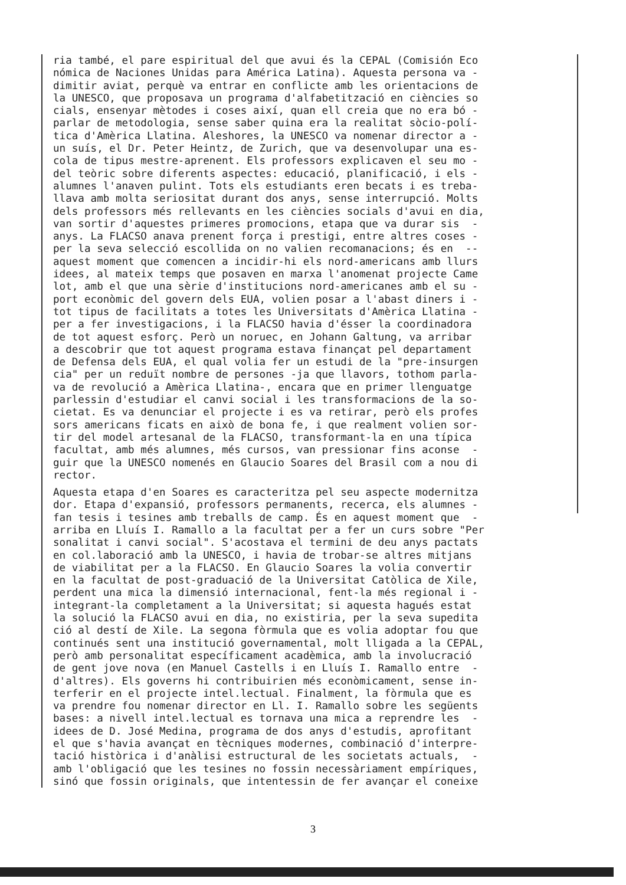ria també, el pare espiritual del que avui és la CEPAL (Comisión Eco nómica de Naciones Unidas para América Latina). Aquesta persona va - dimitir aviat, perquè va entrar en conflicte amb les orientacions de la UNESCO, que proposava un programa d'alfabetització en ciències so cials, ensenyar mètodes i coses així, quan ell creia que no era bó - parlar de metodologia, sense saber quina era la realitat sòcio-polí- tica d'Amèrica Llatina. Aleshores, la UNESCO va nomenar director a - un suís, el Dr. Peter Heintz, de Zurich, que va desenvolupar una es- cola de tipus mestre-aprenent. Els professors explicaven el seu mo - del teòric sobre diferents aspectes: educació, planificació, i els - alumnes l'anaven pulint. Tots els estudiants eren becats i es treba- llava amb molta seriositat durant dos anys, sense interrupció. Molts dels professors més rellevants en les ciències socials d'avui en dia, van sortir d'aquestes primeres promocions, etapa que va durar sis - anys. La FLACSO anava prenent força i prestigi, entre altres coses - per la seva selecció escollida on no valien recomanacions; és en -- aquest moment que comencen a incidir-hi els nord-americans amb llurs idees, al mateix temps que posaven en marxa l'anomenat projecte Came lot, amb el que una sèrie d'institucions nord-americanes amb el su - port econòmic del govern dels EUA, volien posar a l'abast diners i - tot tipus de facilitats a totes les Universitats d'Amèrica Llatina - per a fer investigacions, i la FLACSO havia d'ésser la coordinadora de tot aquest esforç. Però un noruec, en Johann Galtung, va arribar a descobrir que tot aquest programa estava finançat pel departament de Defensa dels EUA, el qual volia fer un estudi de la "pre-insurgen cia" per un reduït nombre de persones -ja que llavors, tothom parla- va de revolució a Amèrica Llatina-, encara que en primer llenguatge parlessin d'estudiar el canvi social i les transformacions de la so- cietat. Es va denunciar el projecte i es va retirar, però els profes sors americans ficats en això de bona fe, i que realment volien sor- tir del model artesanal de la FLACSO, transformant-la en una típica facultat, amb més alumnes, més cursos, van pressionar fins aconse - guir que la UNESCO nomenés en Glaucio Soares del Brasil com a nou di rector.
Aquesta etapa d'en Soares es caracteritza pel seu aspecte modernitza dor. Etapa d'expansió, professors permanents, recerca, els alumnes - fan tesis i tesines amb treballs de camp. És en aquest moment que - arriba en Lluís I. Ramallo a la facultat per a fer un curs sobre "Per sonalitat i canvi social". S'acostava el termini de deu anys pactats en col.laboració amb la UNESCO, i havia de trobar-se altres mitjans de viabilitat per a la FLACSO. En Glaucio Soares la volia convertir en la facultat de post-graduació de la Universitat Catòlica de Xile, perdent una mica la dimensió internacional, fent-la més regional i - integrant-la completament a la Universitat; si aquesta hagués estat la solució la FLACSO avui en dia, no existiria, per la seva supedita ció al destí de Xile. La segona fòrmula que es volia adoptar fou que continués sent una institució governamental, molt lligada a la CEPAL, però amb personalitat específicament acadèmica, amb la involucració de gent jove nova (en Manuel Castells i en Lluís I. Ramallo entre - d'altres). Els governs hi contribuirien més econòmicament, sense in- terferir en el projecte intel.lectual. Finalment, la fòrmula que es va prendre fou nomenar director en Ll. I. Ramallo sobre les següents bases: a nivell intel.lectual es tornava una mica a reprendre les - idees de D. José Medina, programa de dos anys d'estudis, aprofitant el que s'havia avançat en tècniques modernes, combinació d'interpre- tació històrica i d'anàlisi estructural de les societats actuals, - amb l'obligació que les tesines no fossin necessàriament empíriques, sinó que fossin originals, que intentessin de fer avançar el coneixe
3